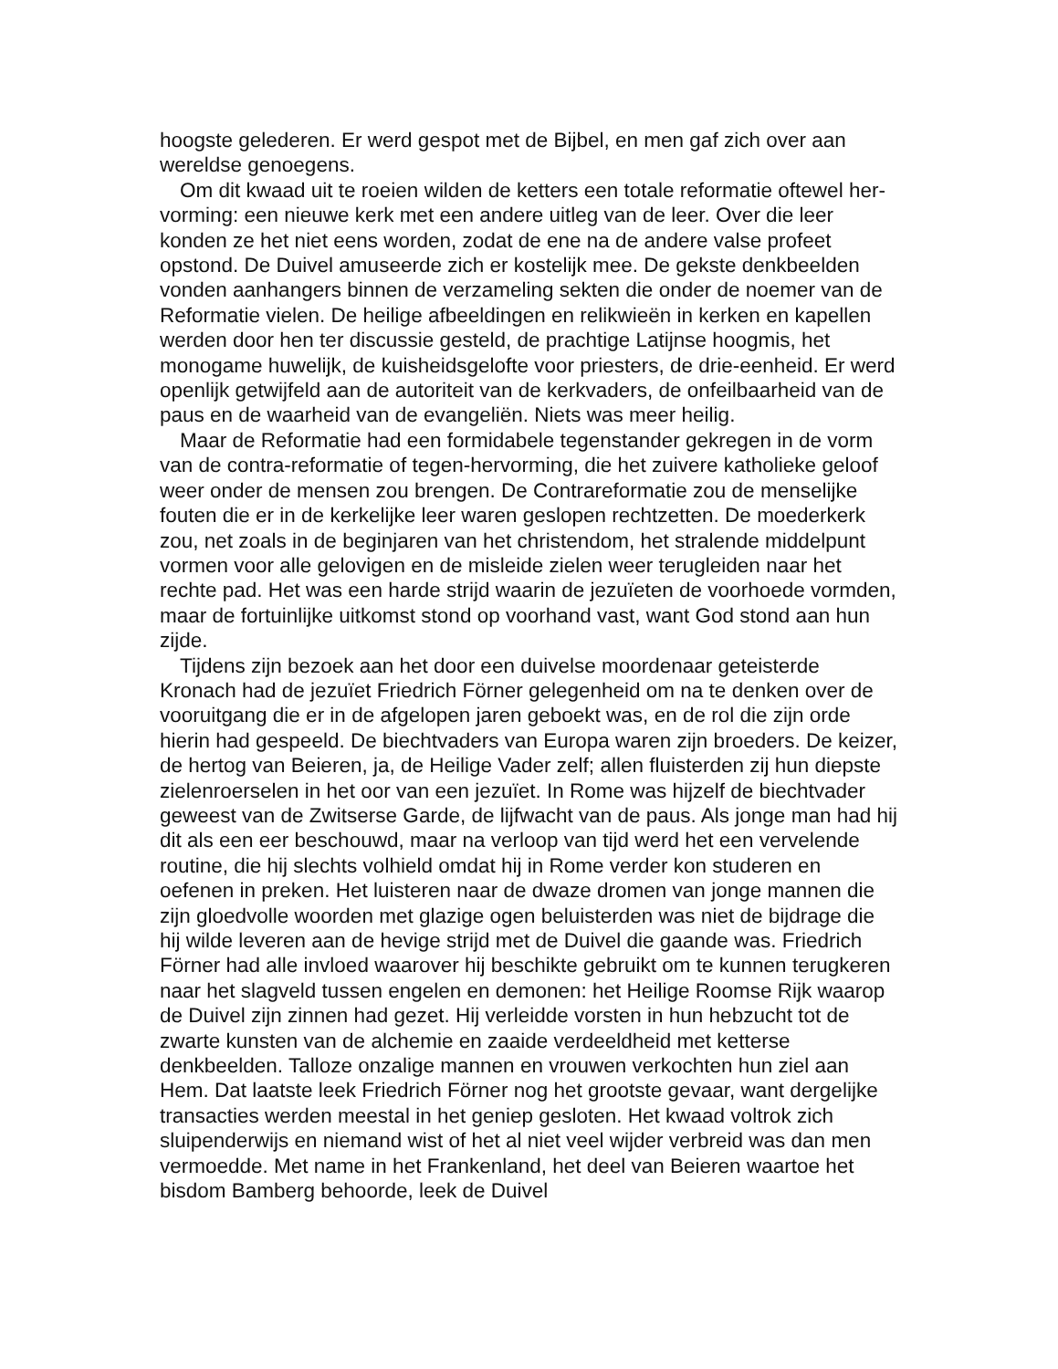hoogste gelederen. Er werd gespot met de Bijbel, en men gaf zich over aan wereldse genoegens.
Om dit kwaad uit te roeien wilden de ketters een totale reformatie oftewel her-vorming: een nieuwe kerk met een andere uitleg van de leer. Over die leer konden ze het niet eens worden, zodat de ene na de andere valse profeet opstond. De Duivel amuseerde zich er kostelijk mee. De gekste denkbeelden vonden aanhangers binnen de verzameling sekten die onder de noemer van de Reformatie vielen. De heilige afbeeldingen en relikwieën in kerken en kapellen werden door hen ter discussie gesteld, de prachtige Latijnse hoogmis, het monogame huwelijk, de kuisheidsgelofte voor priesters, de drie-eenheid. Er werd openlijk getwijfeld aan de autoriteit van de kerkvaders, de onfeilbaarheid van de paus en de waarheid van de evangeliën. Niets was meer heilig.
Maar de Reformatie had een formidabele tegenstander gekregen in de vorm van de contra-reformatie of tegen-hervorming, die het zuivere katholieke geloof weer onder de mensen zou brengen. De Contrareformatie zou de menselijke fouten die er in de kerkelijke leer waren geslopen rechtzetten. De moederkerk zou, net zoals in de beginjaren van het christendom, het stralende middelpunt vormen voor alle gelovigen en de misleide zielen weer terugleiden naar het rechte pad. Het was een harde strijd waarin de jezuïeten de voorhoede vormden, maar de fortuinlijke uitkomst stond op voorhand vast, want God stond aan hun zijde.
Tijdens zijn bezoek aan het door een duivelse moordenaar geteisterde Kronach had de jezuïet Friedrich Förner gelegenheid om na te denken over de vooruitgang die er in de afgelopen jaren geboekt was, en de rol die zijn orde hierin had gespeeld. De biechtvaders van Europa waren zijn broeders. De keizer, de hertog van Beieren, ja, de Heilige Vader zelf; allen fluisterden zij hun diepste zielenroerselen in het oor van een jezuïet. In Rome was hijzelf de biechtvader geweest van de Zwitserse Garde, de lijfwacht van de paus. Als jonge man had hij dit als een eer beschouwd, maar na verloop van tijd werd het een vervelende routine, die hij slechts volhield omdat hij in Rome verder kon studeren en oefenen in preken. Het luisteren naar de dwaze dromen van jonge mannen die zijn gloedvolle woorden met glazige ogen beluisterden was niet de bijdrage die hij wilde leveren aan de hevige strijd met de Duivel die gaande was. Friedrich Förner had alle invloed waarover hij beschikte gebruikt om te kunnen terugkeren naar het slagveld tussen engelen en demonen: het Heilige Roomse Rijk waarop de Duivel zijn zinnen had gezet. Hij verleidde vorsten in hun hebzucht tot de zwarte kunsten van de alchemie en zaaide verdeeldheid met ketterse denkbeelden. Talloze onzalige mannen en vrouwen verkochten hun ziel aan Hem. Dat laatste leek Friedrich Förner nog het grootste gevaar, want dergelijke transacties werden meestal in het geniep gesloten. Het kwaad voltrok zich sluipenderwijs en niemand wist of het al niet veel wijder verbreid was dan men vermoedde. Met name in het Frankenland, het deel van Beieren waartoe het bisdom Bamberg behoorde, leek de Duivel